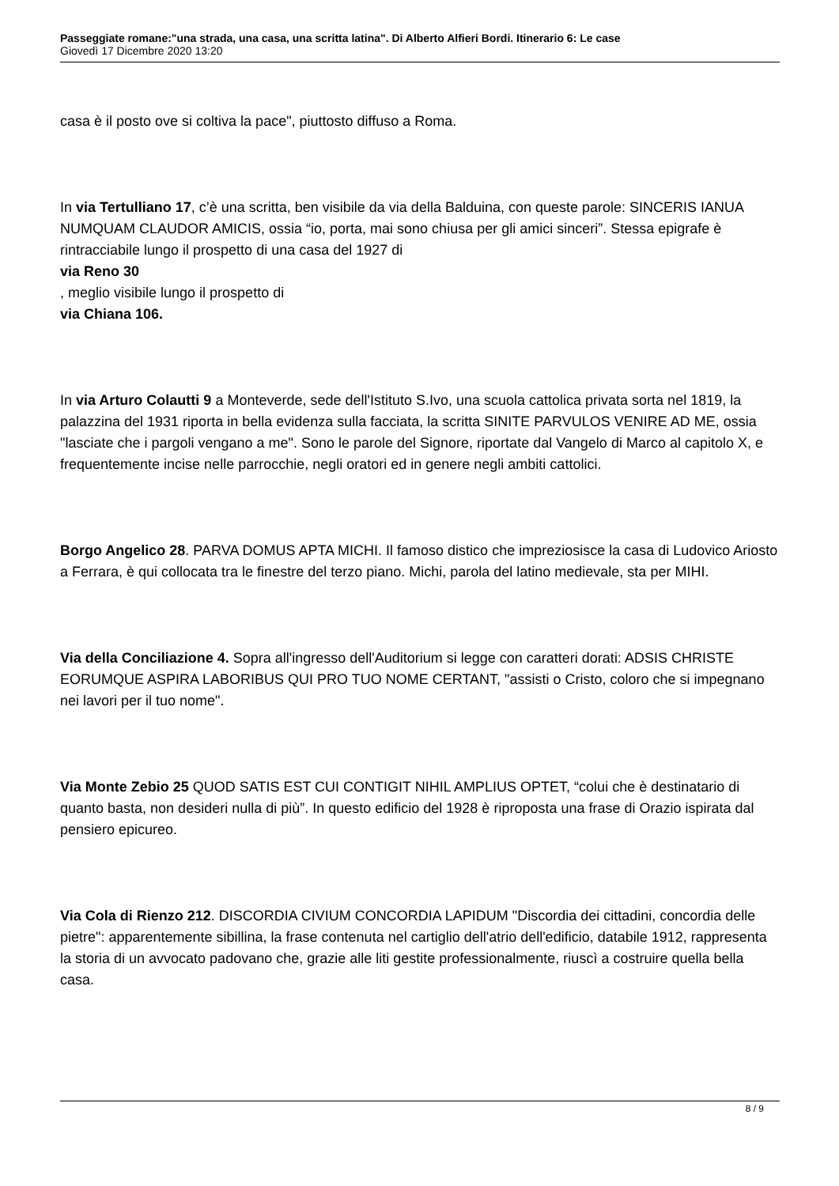Passeggiate romane:"una strada, una casa, una scritta latina". Di Alberto Alfieri Bordi. Itinerario 6: Le case
Giovedì 17 Dicembre 2020 13:20
casa è il posto ove si coltiva la pace", piuttosto diffuso a Roma.
In via Tertulliano 17, c’è una scritta, ben visibile da via della Balduina, con queste parole: SINCERIS IANUA NUMQUAM CLAUDOR AMICIS, ossia “io, porta, mai sono chiusa per gli amici sinceri”. Stessa epigrafe è rintracciabile lungo il prospetto di una casa del 1927 di
via Reno 30
, meglio visibile lungo il prospetto di
via Chiana 106.
In via Arturo Colautti 9 a Monteverde, sede dell'Istituto S.Ivo, una scuola cattolica privata sorta nel 1819, la palazzina del 1931 riporta in bella evidenza sulla facciata, la scritta SINITE PARVULOS VENIRE AD ME, ossia "lasciate che i pargoli vengano a me". Sono le parole del Signore, riportate dal Vangelo di Marco al capitolo X, e frequentemente incise nelle parrocchie, negli oratori ed in genere negli ambiti cattolici.
Borgo Angelico 28. PARVA DOMUS APTA MICHI. Il famoso distico che impreziosisce la casa di Ludovico Ariosto a Ferrara, è qui collocata tra le finestre del terzo piano. Michi, parola del latino medievale, sta per MIHI.
Via della Conciliazione 4. Sopra all'ingresso dell'Auditorium si legge con caratteri dorati: ADSIS CHRISTE EORUMQUE ASPIRA LABORIBUS QUI PRO TUO NOME CERTANT, "assisti o Cristo, coloro che si impegnano nei lavori per il tuo nome".
Via Monte Zebio 25 QUOD SATIS EST CUI CONTIGIT NIHIL AMPLIUS OPTET, “colui che è destinatario di quanto basta, non desideri nulla di più”. In questo edificio del 1928 è riproposta una frase di Orazio ispirata dal pensiero epicureo.
Via Cola di Rienzo 212. DISCORDIA CIVIUM CONCORDIA LAPIDUM "Discordia dei cittadini, concordia delle pietre": apparentemente sibillina, la frase contenuta nel cartiglio dell'atrio dell'edificio, databile 1912, rappresenta la storia di un avvocato padovano che, grazie alle liti gestite professionalmente, riuscì a costruire quella bella casa.
8 / 9